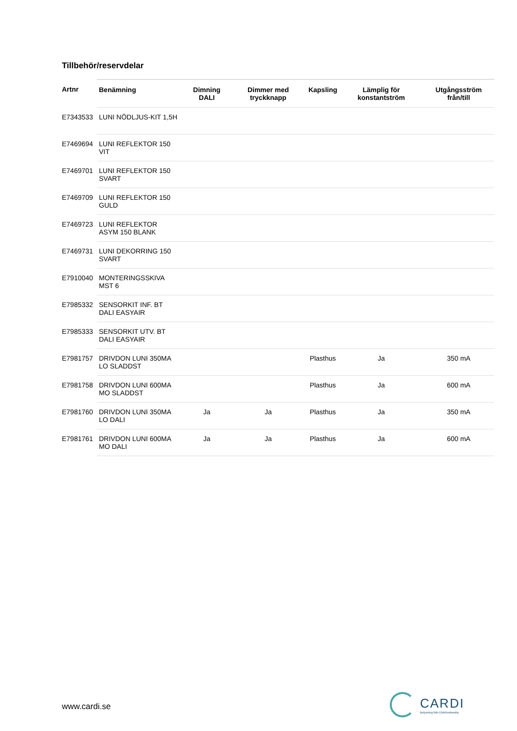Tillbehör/reservdelar
| Artnr | Benämning | Dimning DALI | Dimmer med tryckknapp | Kapsling | Lämplig för konstantström | Utgångsström från/till |
| --- | --- | --- | --- | --- | --- | --- |
| E7343533 | LUNI NÖDLJUS-KIT 1,5H | | | | | |
| E7469694 | LUNI REFLEKTOR 150 VIT | | | | | |
| E7469701 | LUNI REFLEKTOR 150 SVART | | | | | |
| E7469709 | LUNI REFLEKTOR 150 GULD | | | | | |
| E7469723 | LUNI REFLEKTOR ASYM 150 BLANK | | | | | |
| E7469731 | LUNI DEKORRING 150 SVART | | | | | |
| E7910040 | MONTERINGSSKIVA MST 6 | | | | | |
| E7985332 | SENSORKIT INF. BT DALI EASYAIR | | | | | |
| E7985333 | SENSORKIT UTV. BT DALI EASYAIR | | | | | |
| E7981757 | DRIVDON LUNI 350MA LO SLADDST | | | Plasthus | Ja | 350 mA |
| E7981758 | DRIVDON LUNI 600MA MO SLADDST | | | Plasthus | Ja | 600 mA |
| E7981760 | DRIVDON LUNI 350MA LO DALI | Ja | Ja | Plasthus | Ja | 350 mA |
| E7981761 | DRIVDON LUNI 600MA MO DALI | Ja | Ja | Plasthus | Ja | 600 mA |
www.cardi.se
CARDI
Belysning från Elektroskandia